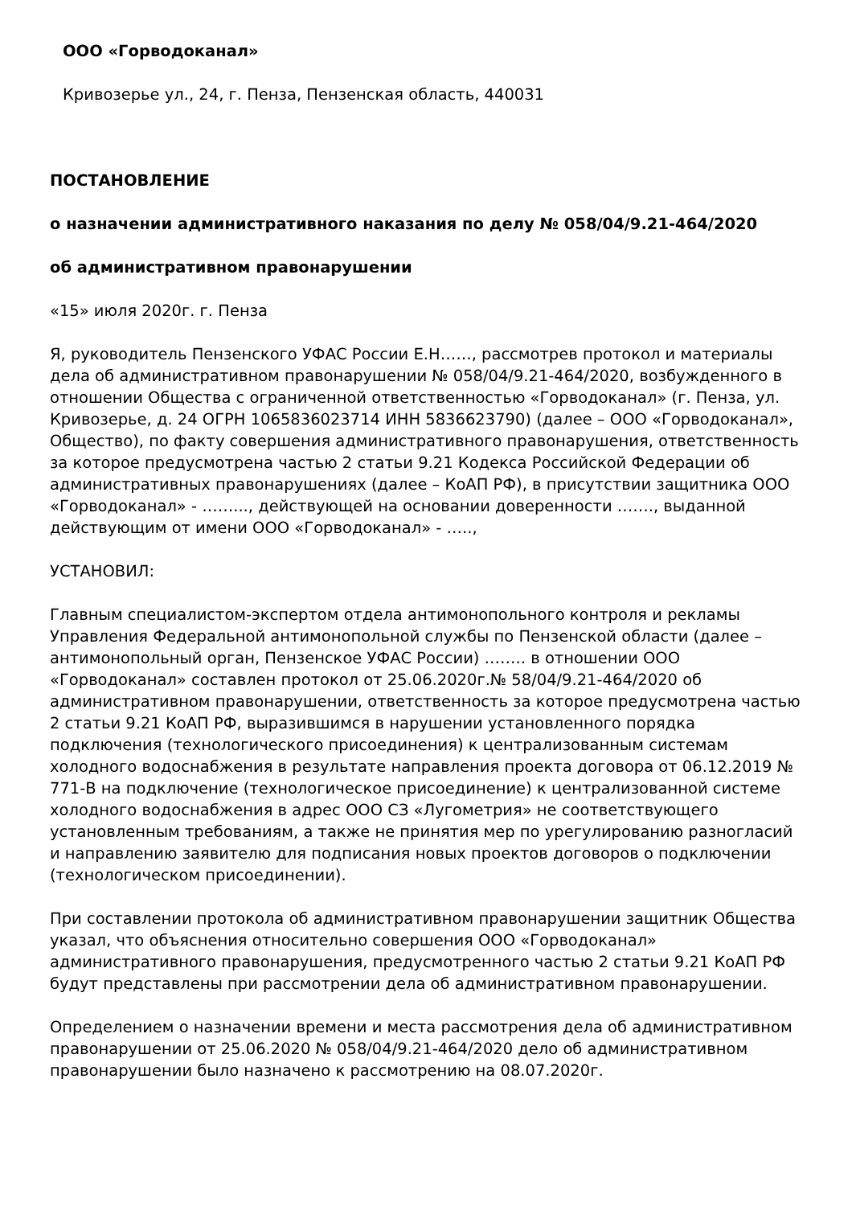ООО «Горводоканал»
Кривозерье ул., 24, г. Пенза, Пензенская область, 440031
ПОСТАНОВЛЕНИЕ
о назначении административного наказания по делу № 058/04/9.21-464/2020
об административном правонарушении
«15» июля 2020г. г. Пенза
Я, руководитель Пензенского УФАС России Е.Н……, рассмотрев протокол и материалы дела об административном правонарушении № 058/04/9.21-464/2020, возбужденного в отношении Общества с ограниченной ответственностью «Горводоканал» (г. Пенза, ул. Кривозерье, д. 24 ОГРН 1065836023714 ИНН 5836623790) (далее – ООО «Горводоканал», Общество), по факту совершения административного правонарушения, ответственность за которое предусмотрена частью 2 статьи 9.21 Кодекса Российской Федерации об административных правонарушениях (далее – КоАП РФ), в присутствии защитника ООО «Горводоканал» - ……..., действующей на основании доверенности ……., выданной действующим от имени ООО «Горводоканал» - …..,
УСТАНОВИЛ:
Главным специалистом-экспертом отдела антимонопольного контроля и рекламы Управления Федеральной антимонопольной службы по Пензенской области (далее – антимонопольный орган, Пензенское УФАС России) …….. в отношении ООО «Горводоканал» составлен протокол от 25.06.2020г.№ 58/04/9.21-464/2020 об административном правонарушении, ответственность за которое предусмотрена частью 2 статьи 9.21 КоАП РФ, выразившимся в нарушении установленного порядка подключения (технологического присоединения) к централизованным системам холодного водоснабжения в результате направления проекта договора от 06.12.2019 № 771-В на подключение (технологическое присоединение) к централизованной системе холодного водоснабжения в адрес ООО СЗ «Лугометрия» не соответствующего установленным требованиям, а также не принятия мер по урегулированию разногласий и направлению заявителю для подписания новых проектов договоров о подключении (технологическом присоединении).
При составлении протокола об административном правонарушении защитник Общества указал, что объяснения относительно совершения ООО «Горводоканал» административного правонарушения, предусмотренного частью 2 статьи 9.21 КоАП РФ будут представлены при рассмотрении дела об административном правонарушении.
Определением о назначении времени и места рассмотрения дела об административном правонарушении от 25.06.2020 № 058/04/9.21-464/2020 дело об административном правонарушении было назначено к рассмотрению на 08.07.2020г.